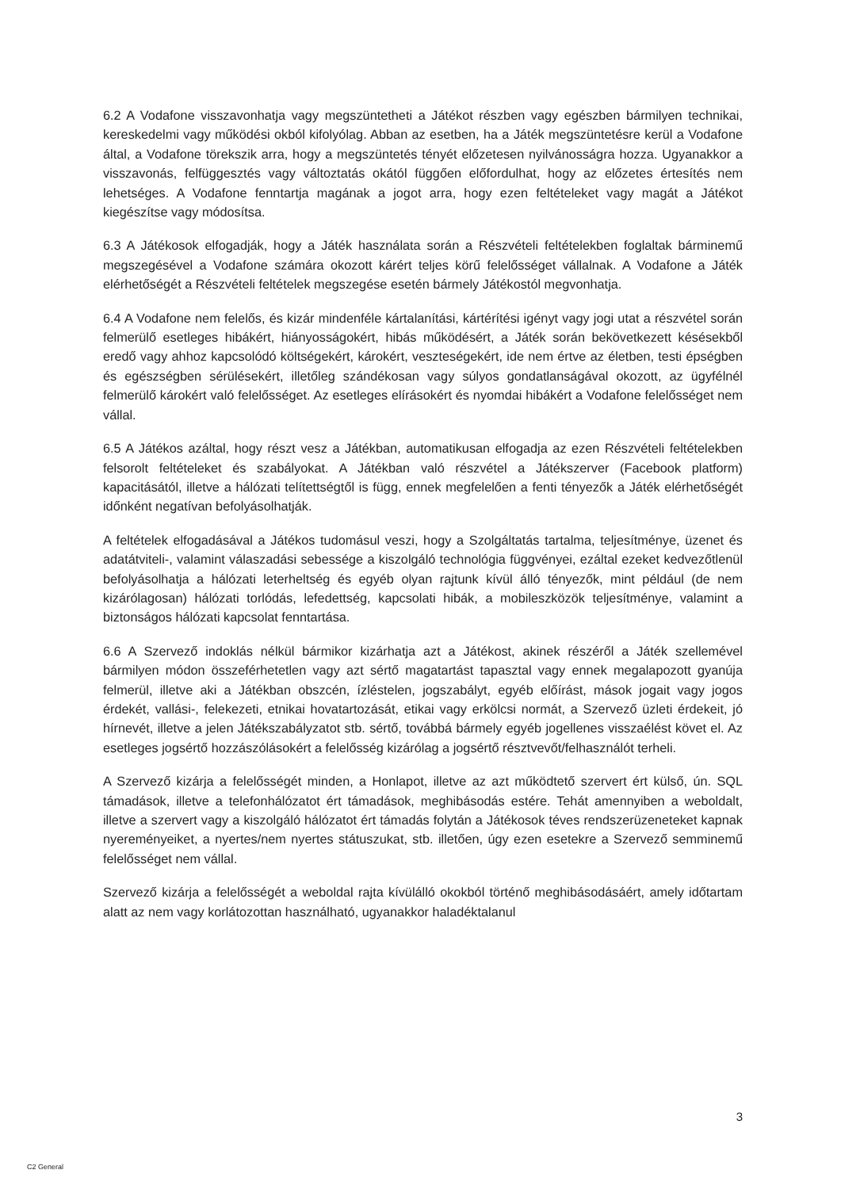6.2 A Vodafone visszavonhatja vagy megszüntetheti a Játékot részben vagy egészben bármilyen technikai, kereskedelmi vagy működési okból kifolyólag. Abban az esetben, ha a Játék megszüntetésre kerül a Vodafone által, a Vodafone törekszik arra, hogy a megszüntetés tényét előzetesen nyilvánosságra hozza. Ugyanakkor a visszavonás, felfüggesztés vagy változtatás okától függően előfordulhat, hogy az előzetes értesítés nem lehetséges. A Vodafone fenntartja magának a jogot arra, hogy ezen feltételeket vagy magát a Játékot kiegészítse vagy módosítsa.
6.3 A Játékosok elfogadják, hogy a Játék használata során a Részvételi feltételekben foglaltak bárminemű megszegésével a Vodafone számára okozott kárért teljes körű felelősséget vállalnak. A Vodafone a Játék elérhetőségét a Részvételi feltételek megszegése esetén bármely Játékostól megvonhatja.
6.4 A Vodafone nem felelős, és kizár mindenféle kártalanítási, kártérítési igényt vagy jogi utat a részvétel során felmerülő esetleges hibákért, hiányosságokért, hibás működésért, a Játék során bekövetkezett késésekből eredő vagy ahhoz kapcsolódó költségekért, károkért, veszteségekért, ide nem értve az életben, testi épségben és egészségben sérülésekért, illetőleg szándékosan vagy súlyos gondatlanságával okozott, az ügyfélnél felmerülő károkért való felelősséget. Az esetleges elírásokért és nyomdai hibákért a Vodafone felelősséget nem vállal.
6.5 A Játékos azáltal, hogy részt vesz a Játékban, automatikusan elfogadja az ezen Részvételi feltételekben felsorolt feltételeket és szabályokat. A Játékban való részvétel a Játékszerver (Facebook platform) kapacitásától, illetve a hálózati telítettségtől is függ, ennek megfelelően a fenti tényezők a Játék elérhetőségét időnként negatívan befolyásolhatják.
A feltételek elfogadásával a Játékos tudomásul veszi, hogy a Szolgáltatás tartalma, teljesítménye, üzenet és adatátviteli-, valamint válaszadási sebessége a kiszolgáló technológia függvényei, ezáltal ezeket kedvezőtlenül befolyásolhatja a hálózati leterheltség és egyéb olyan rajtunk kívül álló tényezők, mint például (de nem kizárólagosan) hálózati torlódás, lefedettség, kapcsolati hibák, a mobileszközök teljesítménye, valamint a biztonságos hálózati kapcsolat fenntartása.
6.6 A Szervező indoklás nélkül bármikor kizárhatja azt a Játékost, akinek részéről a Játék szellemével bármilyen módon összeférhetetlen vagy azt sértő magatartást tapasztal vagy ennek megalapozott gyanúja felmerül, illetve aki a Játékban obszcén, ízléstelen, jogszabályt, egyéb előírást, mások jogait vagy jogos érdekét, vallási-, felekezeti, etnikai hovatartozását, etikai vagy erkölcsi normát, a Szervező üzleti érdekeit, jó hírnevét, illetve a jelen Játékszabályzatot stb. sértő, továbbá bármely egyéb jogellenes visszaélést követ el. Az esetleges jogsértő hozzászólásokért a felelősség kizárólag a jogsértő résztvevőt/felhasználót terheli.
A Szervező kizárja a felelősségét minden, a Honlapot, illetve az azt működtető szervert ért külső, ún. SQL támadások, illetve a telefonhálózatot ért támadások, meghibásodás estére. Tehát amennyiben a weboldalt, illetve a szervert vagy a kiszolgáló hálózatot ért támadás folytán a Játékosok téves rendszerüzeneteket kapnak nyereményeiket, a nyertes/nem nyertes státuszukat, stb. illetően, úgy ezen esetekre a Szervező semminemű felelősséget nem vállal.
Szervező kizárja a felelősségét a weboldal rajta kívülálló okokból történő meghibásodásáért, amely időtartam alatt az nem vagy korlátozottan használható, ugyanakkor haladéktalanul
3
C2 General